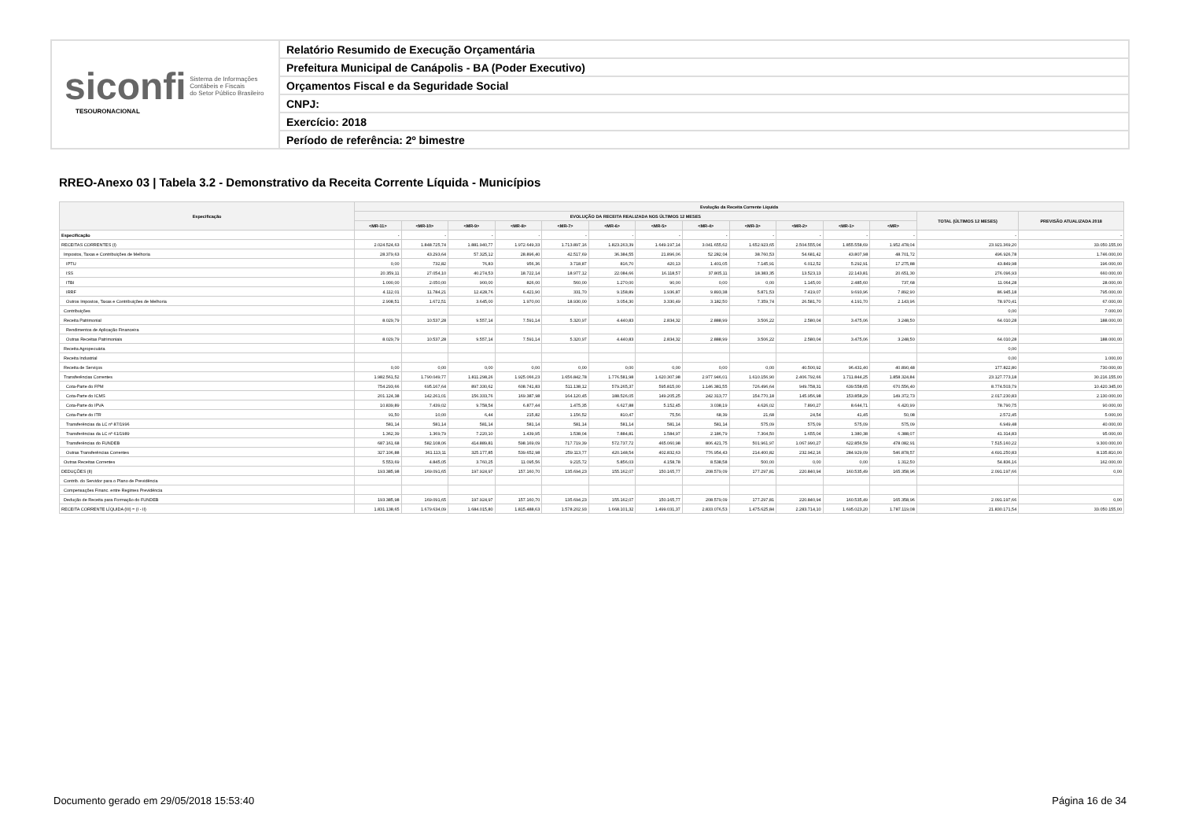siconfi Sistema de Informações
Contábeis e Fiscais
do Setor Público Brasileiro
TESOURONACIONAL
Relatório Resumido de Execução Orçamentária
Prefeitura Municipal de Canápolis - BA (Poder Executivo)
Orçamentos Fiscal e da Seguridade Social
CNPJ:
Exercício: 2018
Período de referência: 2º bimestre
RREO-Anexo 03 | Tabela 3.2 - Demonstrativo da Receita Corrente Líquida - Municípios
| Especificação | Evolução da Receita Corrente Líquida | | | | | | | | | | | | | |
| --- | --- | --- | --- | --- | --- | --- | --- | --- | --- | --- | --- | --- | --- | --- |
| | EVOLUÇÃO DA RECEITA REALIZADA NOS ÚLTIMOS 12 MESES | | | | | | | | | | | | TOTAL (ÚLTIMOS 12 MESES) | PREVISÃO ATUALIZADA 2018 |
| | <MR-11> | <MR-10> | <MR-9> | <MR-8> | <MR-7> | <MR-6> | <MR-5> | <MR-4> | <MR-3> | <MR-2> | <MR-1> | <MR> | | |
| Especificação | - | - | - | - | - | - | - | - | - | - | - | - | - | - |
| RECEITAS CORRENTES (I) | 2.024.524,63 | 1.848.725,74 | 1.881.940,77 | 1.972.649,33 | 1.713.897,16 | 1.823.263,39 | 1.649.197,14 | 3.041.655,62 | 1.652.923,65 | 2.504.555,04 | 1.855.558,69 | 1.952.478,04 | 23.921.369,20 | 33.050.155,00 |
| Impostos, Taxas e Contribuições de Melhoria | 28.379,63 | 43.293,64 | 57.325,12 | 28.896,40 | 42.517,69 | 36.384,55 | 21.896,06 | 52.282,04 | 38.760,53 | 54.681,42 | 43.807,98 | 48.701,72 | 496.926,78 | 1.746.000,00 |
| IPTU | 0,00 | 732,82 | 76,83 | 956,36 | 3.718,87 | 816,70 | 420,13 | 1.401,05 | 7.145,91 | 6.012,52 | 5.292,91 | 17.275,88 | 43.849,98 | 196.000,00 |
| ISS | 20.359,11 | 27.054,10 | 40.274,53 | 18.722,14 | 18.977,12 | 22.084,66 | 16.118,57 | 37.805,11 | 18.383,35 | 13.523,13 | 22.143,81 | 20.651,30 | 276.096,93 | 660.000,00 |
| ITBI | 1.000,00 | 2.050,00 | 900,00 | 826,00 | 560,00 | 1.270,00 | 90,00 | 0,00 | 0,00 | 1.145,00 | 2.485,60 | 737,68 | 11.064,28 | 28.000,00 |
| IRRF | 4.112,01 | 11.784,21 | 12.428,76 | 6.421,90 | 331,70 | 9.158,89 | 1.936,87 | 9.893,38 | 5.871,53 | 7.419,07 | 9.693,96 | 7.892,90 | 86.945,18 | 795.000,00 |
| Outros Impostos, Taxas e Contribuições de Melhoria | 2.908,51 | 1.672,51 | 3.645,00 | 1.970,00 | 18.930,00 | 3.054,30 | 3.330,49 | 3.182,50 | 7.359,74 | 26.581,70 | 4.191,70 | 2.143,96 | 78.970,41 | 67.000,00 |
| Contribuições | | | | | | | | | | | | | 0,00 | 7.000,00 |
| Receita Patrimonial | 8.029,79 | 10.537,28 | 9.557,14 | 7.591,14 | 5.320,97 | 4.440,83 | 2.834,32 | 2.888,99 | 3.506,22 | 2.580,04 | 3.475,06 | 3.248,50 | 64.010,28 | 188.000,00 |
| Rendimentos de Aplicação Financeira | | | | | | | | | | | | | | |
| Outras Receitas Patrimoniais | 8.029,79 | 10.537,28 | 9.557,14 | 7.591,14 | 5.320,97 | 4.440,83 | 2.834,32 | 2.888,99 | 3.506,22 | 2.580,04 | 3.475,06 | 3.248,50 | 64.010,28 | 188.000,00 |
| Receita Agropecuária | | | | | | | | | | | | | 0,00 | |
| Receita Industrial | | | | | | | | | | | | | 0,00 | 1.000,00 |
| Receita de Serviços | 0,00 | 0,00 | 0,00 | 0,00 | 0,00 | 0,00 | 0,00 | 0,00 | 0,00 | 40.500,92 | 96.431,40 | 40.890,48 | 177.822,80 | 730.000,00 |
| Transferências Correntes | 1.982.561,52 | 1.790.049,77 | 1.811.298,26 | 1.925.066,23 | 1.656.842,78 | 1.776.581,98 | 1.620.307,98 | 2.977.946,01 | 1.610.156,90 | 2.406.792,66 | 1.711.844,25 | 1.858.324,84 | 23.127.773,18 | 30.216.155,00 |
| Cota-Parte do FPM | 754.293,66 | 695.167,64 | 897.330,62 | 608.741,83 | 511.138,12 | 579.265,37 | 595.815,00 | 1.146.381,55 | 726.496,64 | 949.758,31 | 639.558,65 | 670.556,40 | 8.774.503,79 | 10.420.345,00 |
| Cota-Parte do ICMS | 201.124,38 | 142.261,01 | 156.333,76 | 169.387,98 | 164.120,45 | 188.526,05 | 149.205,25 | 242.313,77 | 154.770,18 | 145.956,98 | 153.858,29 | 149.372,73 | 2.017.230,83 | 2.130.000,00 |
| Cota-Parte do IPVA | 10.839,89 | 7.439,02 | 9.758,54 | 6.877,44 | 1.475,35 | 6.627,88 | 5.152,45 | 3.038,19 | 4.626,02 | 7.890,27 | 8.644,71 | 6.420,99 | 78.790,75 | 90.000,00 |
| Cota-Parte do ITR | 91,50 | 10,00 | 6,44 | 215,82 | 1.156,52 | 810,47 | 75,56 | 68,39 | 21,68 | 24,54 | 41,45 | 50,08 | 2.572,45 | 5.000,00 |
| Transferências da LC nº 87/1996 | 581,14 | 581,14 | 581,14 | 581,14 | 581,14 | 581,14 | 581,14 | 581,14 | 575,09 | 575,09 | 575,09 | 575,09 | 6.949,48 | 40.000,00 |
| Transferências da LC nº 61/1989 | 1.362,39 | 1.369,79 | 7.220,10 | 1.439,95 | 1.538,04 | 7.884,81 | 1.584,97 | 2.186,79 | 7.304,50 | 1.655,04 | 1.380,38 | 6.388,07 | 41.314,83 | 95.000,00 |
| Transferências do FUNDEB | 687.161,68 | 582.108,06 | 414.889,81 | 598.169,09 | 717.719,39 | 572.737,72 | 465.060,98 | 806.421,75 | 501.961,97 | 1.067.990,27 | 622.856,59 | 478.082,91 | 7.515.160,22 | 9.300.000,00 |
| Outras Transferências Correntes | 327.106,88 | 361.113,11 | 325.177,85 | 539.652,98 | 259.113,77 | 420.148,54 | 402.832,63 | 776.954,43 | 214.400,82 | 232.942,16 | 284.929,09 | 546.878,57 | 4.691.250,83 | 8.135.810,00 |
| Outras Receitas Correntes | 5.553,69 | 4.845,05 | 3.760,25 | 11.095,56 | 9.215,72 | 5.856,03 | 4.158,78 | 8.538,58 | 500,00 | 0,00 | 0,00 | 1.312,50 | 54.836,16 | 162.000,00 |
| DEDUÇÕES (II) | 193.385,98 | 169.091,65 | 197.924,97 | 157.160,70 | 135.694,23 | 155.162,07 | 150.165,77 | 208.579,09 | 177.297,81 | 220.840,94 | 160.535,49 | 165.358,96 | 2.091.197,66 | 0,00 |
| Contrib. do Servidor para o Plano de Previdência | | | | | | | | | | | | | | |
| Compensações Financ. entre Regimes Previdência | | | | | | | | | | | | | | |
| Dedução de Receita para Formação do FUNDEB | 193.385,98 | 169.091,65 | 197.924,97 | 157.160,70 | 135.694,23 | 155.162,07 | 150.165,77 | 208.579,09 | 177.297,81 | 220.840,94 | 160.535,49 | 165.358,96 | 2.091.197,66 | 0,00 |
| RECEITA CORRENTE LÍQUIDA (III) = (I - II) | 1.831.138,65 | 1.679.634,09 | 1.684.015,80 | 1.815.488,63 | 1.578.202,93 | 1.668.101,32 | 1.499.031,37 | 2.833.076,53 | 1.475.625,84 | 2.283.714,10 | 1.695.023,20 | 1.787.119,08 | 21.830.171,54 | 33.050.155,00 |
Documento gerado em 29/05/2018 15:53:40 Página 16 de 34